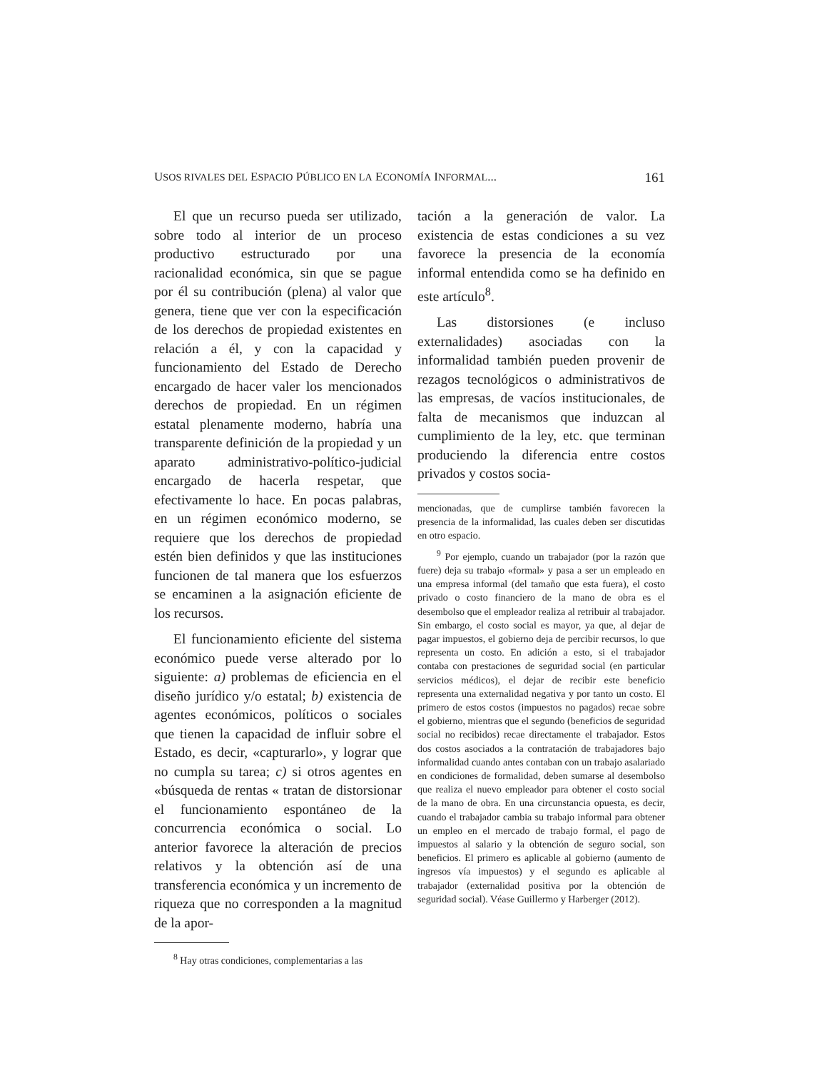USOS RIVALES DEL ESPACIO PÚBLICO EN LA ECONOMÍA INFORMAL... 161
El que un recurso pueda ser utilizado, sobre todo al interior de un proceso productivo estructurado por una racionalidad económica, sin que se pague por él su contribución (plena) al valor que genera, tiene que ver con la especificación de los derechos de propiedad existentes en relación a él, y con la capacidad y funcionamiento del Estado de Derecho encargado de hacer valer los mencionados derechos de propiedad. En un régimen estatal plenamente moderno, habría una transparente definición de la propiedad y un aparato administrativo-político-judicial encargado de hacerla respetar, que efectivamente lo hace. En pocas palabras, en un régimen económico moderno, se requiere que los derechos de propiedad estén bien definidos y que las instituciones funcionen de tal manera que los esfuerzos se encaminen a la asignación eficiente de los recursos.
El funcionamiento eficiente del sistema económico puede verse alterado por lo siguiente: a) problemas de eficiencia en el diseño jurídico y/o estatal; b) existencia de agentes económicos, políticos o sociales que tienen la capacidad de influir sobre el Estado, es decir, «capturarlo», y lograr que no cumpla su tarea; c) si otros agentes en «búsqueda de rentas « tratan de distorsionar el funcionamiento espontáneo de la concurrencia económica o social. Lo anterior favorece la alteración de precios relativos y la obtención así de una transferencia económica y un incremento de riqueza que no corresponden a la magnitud de la apor-
<sup>8</sup> Hay otras condiciones, complementarias a las
tación a la generación de valor. La existencia de estas condiciones a su vez favorece la presencia de la economía informal entendida como se ha definido en este artículo<sup>8</sup>.
Las distorsiones (e incluso externalidades) asociadas con la informalidad también pueden provenir de rezagos tecnológicos o administrativos de las empresas, de vacíos institucionales, de falta de mecanismos que induzcan al cumplimiento de la ley, etc. que terminan produciendo la diferencia entre costos privados y costos socia-
mencionadas, que de cumplirse también favorecen la presencia de la informalidad, las cuales deben ser discutidas en otro espacio.
<sup>9</sup> Por ejemplo, cuando un trabajador (por la razón que fuere) deja su trabajo «formal» y pasa a ser un empleado en una empresa informal (del tamaño que esta fuera), el costo privado o costo financiero de la mano de obra es el desembolso que el empleador realiza al retribuir al trabajador. Sin embargo, el costo social es mayor, ya que, al dejar de pagar impuestos, el gobierno deja de percibir recursos, lo que representa un costo. En adición a esto, si el trabajador contaba con prestaciones de seguridad social (en particular servicios médicos), el dejar de recibir este beneficio representa una externalidad negativa y por tanto un costo. El primero de estos costos (impuestos no pagados) recae sobre el gobierno, mientras que el segundo (beneficios de seguridad social no recibidos) recae directamente el trabajador. Estos dos costos asociados a la contratación de trabajadores bajo informalidad cuando antes contaban con un trabajo asalariado en condiciones de formalidad, deben sumarse al desembolso que realiza el nuevo empleador para obtener el costo social de la mano de obra. En una circunstancia opuesta, es decir, cuando el trabajador cambia su trabajo informal para obtener un empleo en el mercado de trabajo formal, el pago de impuestos al salario y la obtención de seguro social, son beneficios. El primero es aplicable al gobierno (aumento de ingresos vía impuestos) y el segundo es aplicable al trabajador (externalidad positiva por la obtención de seguridad social). Véase Guillermo y Harberger (2012).